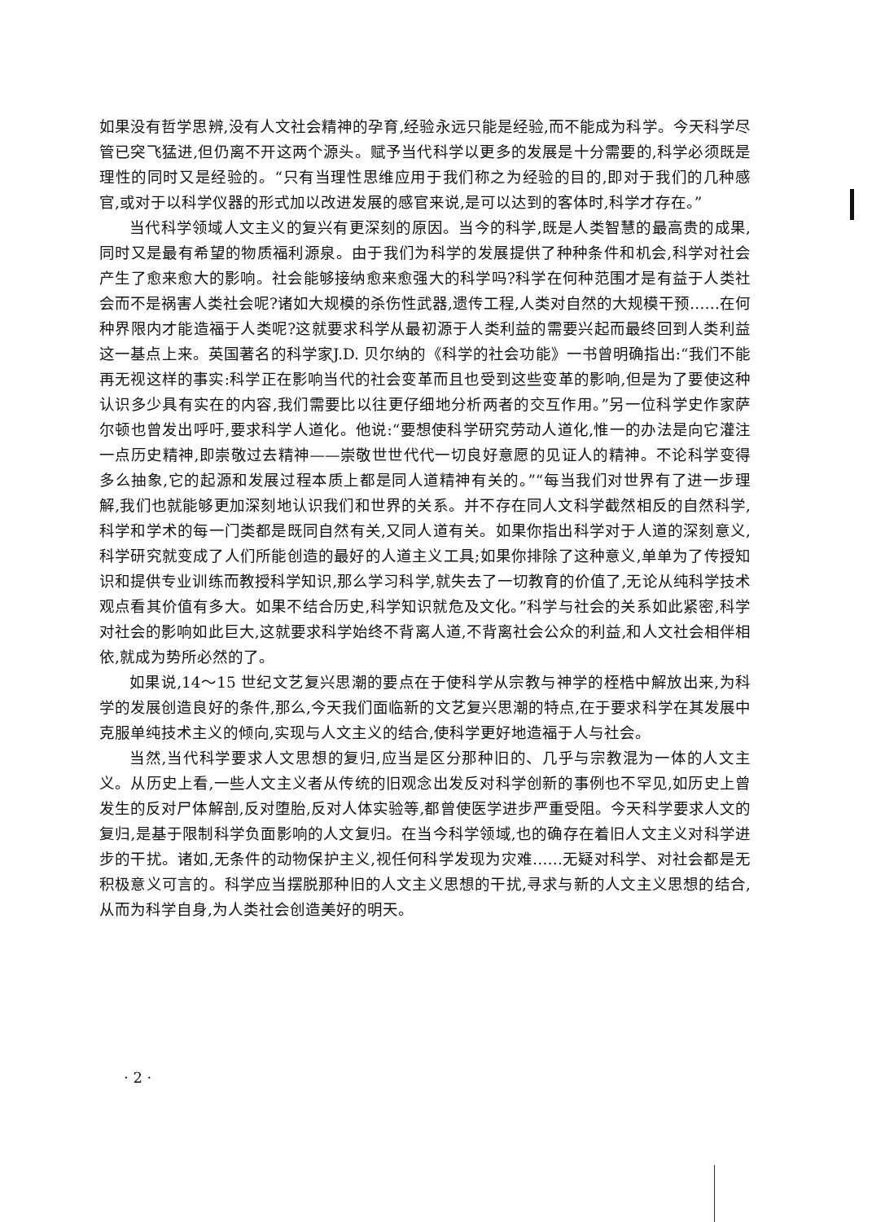如果没有哲学思辨,没有人文社会精神的孕育,经验永远只能是经验,而不能成为科学。今天科学尽管已突飞猛进,但仍离不开这两个源头。赋予当代科学以更多的发展是十分需要的,科学必须既是理性的同时又是经验的。“只有当理性思维应用于我们称之为经验的目的,即对于我们的几种感官,或对于以科学仪器的形式加以改进发展的感官来说,是可以达到的客体时,科学才存在。”
当代科学领域人文主义的复兴有更深刻的原因。当今的科学,既是人类智慧的最高贵的成果,同时又是最有希望的物质福利源泉。由于我们为科学的发展提供了种种条件和机会,科学对社会产生了愈来愈大的影响。社会能够接纳愈来愈强大的科学吗?科学在何种范围才是有益于人类社会而不是祸害人类社会呢?诸如大规模的杀伤性武器,遗传工程,人类对自然的大规模干预……在何种界限内才能造福于人类呢?这就要求科学从最初源于人类利益的需要兴起而最终回到人类利益这一基点上来。英国著名的科学家J.D. 贝尔纳的《科学的社会功能》一书曾明确指出:“我们不能再无视这样的事实:科学正在影响当代的社会变革而且也受到这些变革的影响,但是为了要使这种认识多少具有实在的内容,我们需要比以往更仔细地分析两者的交互作用。”另一位科学史作家萨尔顿也曾发出呼吁,要求科学人道化。他说:“要想使科学研究劳动人道化,惟一的办法是向它灌注一点历史精神,即崇敬过去精神——崇敬世世代代一切良好意愿的见证人的精神。不论科学变得多么抽象,它的起源和发展过程本质上都是同人道精神有关的。”“每当我们对世界有了进一步理解,我们也就能够更加深刻地认识我们和世界的关系。并不存在同人文科学截然相反的自然科学,科学和学术的每一门类都是既同自然有关,又同人道有关。如果你指出科学对于人道的深刻意义,科学研究就变成了人们所能创造的最好的人道主义工具;如果你排除了这种意义,单单为了传授知识和提供专业训练而教授科学知识,那么学习科学,就失去了一切教育的价值了,无论从纯科学技术观点看其价值有多大。如果不结合历史,科学知识就危及文化。”科学与社会的关系如此紧密,科学对社会的影响如此巨大,这就要求科学始终不背离人道,不背离社会公众的利益,和人文社会相伴相依,就成为势所必然的了。
如果说,14～15 世纪文艺复兴思潮的要点在于使科学从宗教与神学的桎梏中解放出来,为科学的发展创造良好的条件,那么,今天我们面临新的文艺复兴思潮的特点,在于要求科学在其发展中克服单纯技术主义的倾向,实现与人文主义的结合,使科学更好地造福于人与社会。
当然,当代科学要求人文思想的复归,应当是区分那种旧的、几乎与宗教混为一体的人文主义。从历史上看,一些人文主义者从传统的旧观念出发反对科学创新的事例也不罕见,如历史上曾发生的反对尸体解剖,反对堕胎,反对人体实验等,都曾使医学进步严重受阻。今天科学要求人文的复归,是基于限制科学负面影响的人文复归。在当今科学领域,也的确存在着旧人文主义对科学进步的干扰。诸如,无条件的动物保护主义,视任何科学发现为灾难……无疑对科学、对社会都是无积极意义可言的。科学应当摆脱那种旧的人文主义思想的干扰,寻求与新的人文主义思想的结合,从而为科学自身,为人类社会创造美好的明天。
· 2 ·